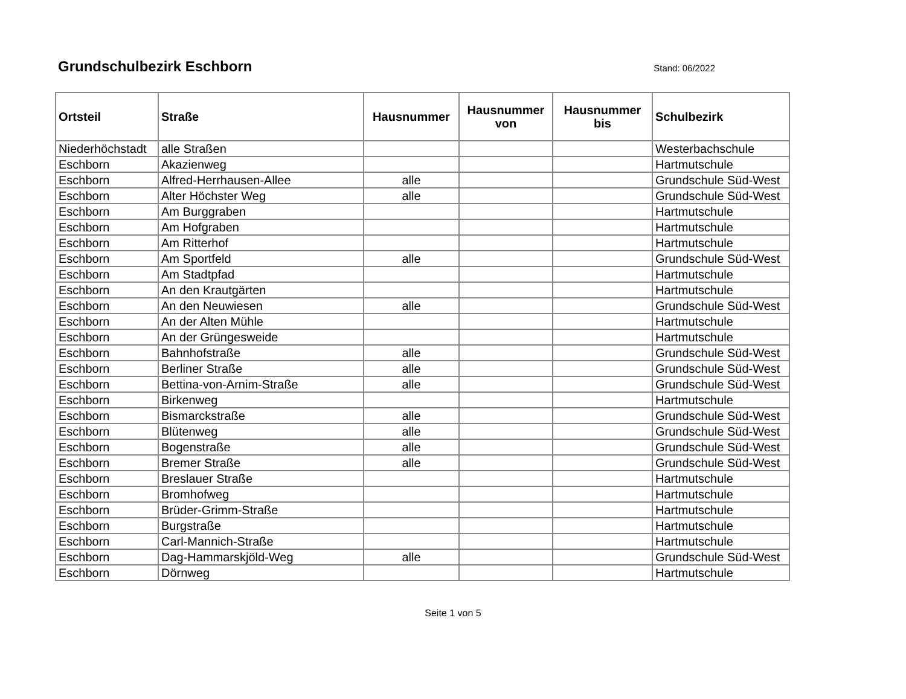Grundschulbezirk Eschborn
Stand: 06/2022
| Ortsteil | Straße | Hausnummer | Hausnummer von | Hausnummer bis | Schulbezirk |
| --- | --- | --- | --- | --- | --- |
| Niederhöchstadt | alle Straßen | | | | Westerbachschule |
| Eschborn | Akazienweg | | | | Hartmutschule |
| Eschborn | Alfred-Herrhausen-Allee | alle | | | Grundschule Süd-West |
| Eschborn | Alter Höchster Weg | alle | | | Grundschule Süd-West |
| Eschborn | Am Burggraben | | | | Hartmutschule |
| Eschborn | Am Hofgraben | | | | Hartmutschule |
| Eschborn | Am Ritterhof | | | | Hartmutschule |
| Eschborn | Am Sportfeld | alle | | | Grundschule Süd-West |
| Eschborn | Am Stadtpfad | | | | Hartmutschule |
| Eschborn | An den Krautgärten | | | | Hartmutschule |
| Eschborn | An den Neuwiesen | alle | | | Grundschule Süd-West |
| Eschborn | An der Alten Mühle | | | | Hartmutschule |
| Eschborn | An der Grüngesweide | | | | Hartmutschule |
| Eschborn | Bahnhofstraße | alle | | | Grundschule Süd-West |
| Eschborn | Berliner Straße | alle | | | Grundschule Süd-West |
| Eschborn | Bettina-von-Arnim-Straße | alle | | | Grundschule Süd-West |
| Eschborn | Birkenweg | | | | Hartmutschule |
| Eschborn | Bismarckstraße | alle | | | Grundschule Süd-West |
| Eschborn | Blütenweg | alle | | | Grundschule Süd-West |
| Eschborn | Bogenstraße | alle | | | Grundschule Süd-West |
| Eschborn | Bremer Straße | alle | | | Grundschule Süd-West |
| Eschborn | Breslauer Straße | | | | Hartmutschule |
| Eschborn | Bromhofweg | | | | Hartmutschule |
| Eschborn | Brüder-Grimm-Straße | | | | Hartmutschule |
| Eschborn | Burgstraße | | | | Hartmutschule |
| Eschborn | Carl-Mannich-Straße | | | | Hartmutschule |
| Eschborn | Dag-Hammarskjöld-Weg | alle | | | Grundschule Süd-West |
| Eschborn | Dörnweg | | | | Hartmutschule |
Seite 1 von 5